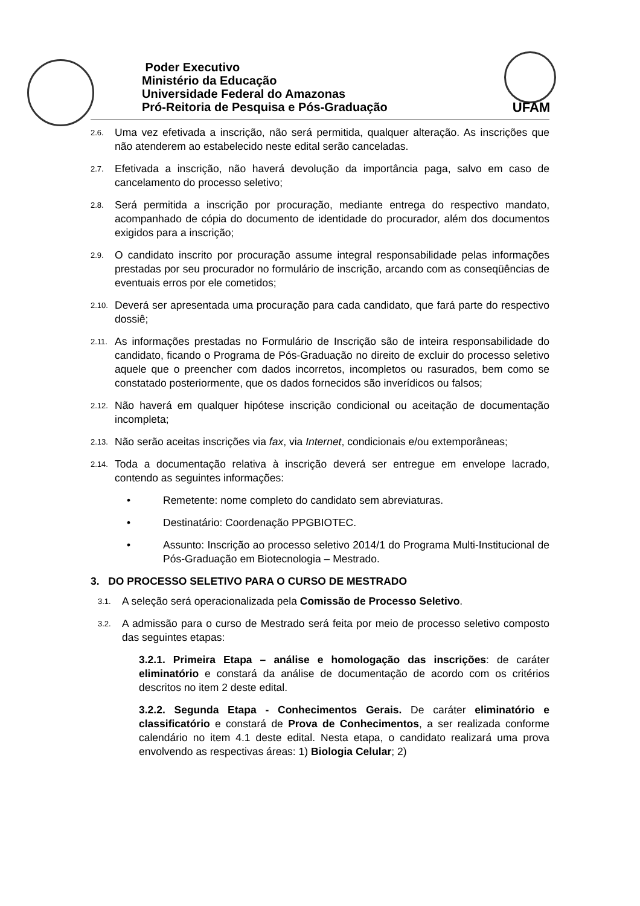Poder Executivo
Ministério da Educação
Universidade Federal do Amazonas
Pró-Reitoria de Pesquisa e Pós-Graduação
UFAM
2.6.
Uma vez efetivada a inscrição, não será permitida, qualquer alteração. As inscrições que não atenderem ao estabelecido neste edital serão canceladas.
2.7.
Efetivada a inscrição, não haverá devolução da importância paga, salvo em caso de cancelamento do processo seletivo;
2.8.
Será permitida a inscrição por procuração, mediante entrega do respectivo mandato, acompanhado de cópia do documento de identidade do procurador, além dos documentos exigidos para a inscrição;
2.9.
O candidato inscrito por procuração assume integral responsabilidade pelas informações prestadas por seu procurador no formulário de inscrição, arcando com as conseqüências de eventuais erros por ele cometidos;
2.10.
Deverá ser apresentada uma procuração para cada candidato, que fará parte do respectivo dossiê;
2.11.
As informações prestadas no Formulário de Inscrição são de inteira responsabilidade do candidato, ficando o Programa de Pós-Graduação no direito de excluir do processo seletivo aquele que o preencher com dados incorretos, incompletos ou rasurados, bem como se constatado posteriormente, que os dados fornecidos são inverídicos ou falsos;
2.12.
Não haverá em qualquer hipótese inscrição condicional ou aceitação de documentação incompleta;
2.13.
Não serão aceitas inscrições via fax, via Internet, condicionais e/ou extemporâneas;
2.14.
Toda a documentação relativa à inscrição deverá ser entregue em envelope lacrado, contendo as seguintes informações:
• Remetente: nome completo do candidato sem abreviaturas.
• Destinatário: Coordenação PPGBIOTEC.
• Assunto: Inscrição ao processo seletivo 2014/1 do Programa Multi-Institucional de Pós-Graduação em Biotecnologia – Mestrado.
3. DO PROCESSO SELETIVO PARA O CURSO DE MESTRADO
3.1.
A seleção será operacionalizada pela Comissão de Processo Seletivo.
3.2.
A admissão para o curso de Mestrado será feita por meio de processo seletivo composto das seguintes etapas:
3.2.1. Primeira Etapa – análise e homologação das inscrições: de caráter eliminatório e constará da análise de documentação de acordo com os critérios descritos no item 2 deste edital.
3.2.2. Segunda Etapa - Conhecimentos Gerais. De caráter eliminatório e classificatório e constará de Prova de Conhecimentos, a ser realizada conforme calendário no item 4.1 deste edital. Nesta etapa, o candidato realizará uma prova envolvendo as respectivas áreas: 1) Biologia Celular; 2)